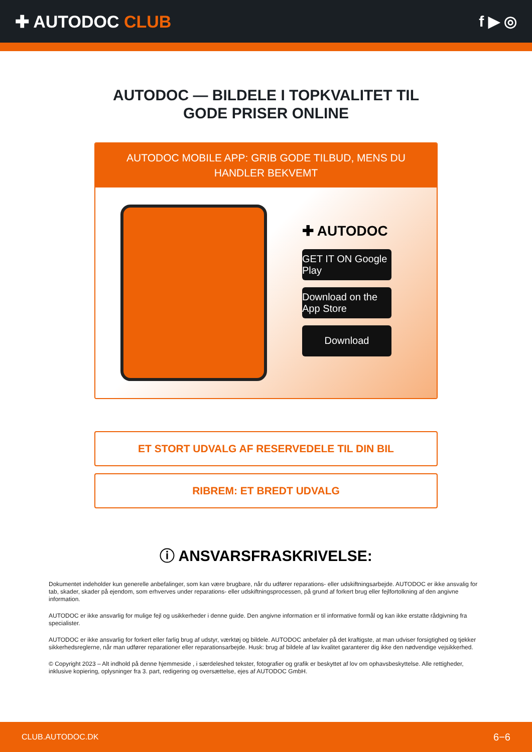✚ AUTODOC CLUB f ▶ ◎
AUTODOC — BILDELE I TOPKVALITET TIL GODE PRISER ONLINE
AUTODOC MOBILE APP: GRIB GODE TILBUD, MENS DU HANDLER BEKVEMT
✚ AUTODOC
GET IT ON Google Play
Download on the App Store
Download
ET STORT UDVALG AF RESERVEDELE TIL DIN BIL
RIBREM: ET BREDT UDVALG
ⓘ ANSVARSFRASKRIVELSE:
Dokumentet indeholder kun generelle anbefalinger, som kan være brugbare, når du udfører reparations- eller udskiftningsarbejde. AUTODOC er ikke ansvalig for tab, skader, skader på ejendom, som erhverves under reparations- eller udskiftningsprocessen, på grund af forkert brug eller fejlfortolkning af den angivne information.
AUTODOC er ikke ansvarlig for mulige fejl og usikkerheder i denne guide. Den angivne information er til informative formål og kan ikke erstatte rådgivning fra specialister.
AUTODOC er ikke ansvarlig for forkert eller farlig brug af udstyr, værktøj og bildele. AUTODOC anbefaler på det kraftigste, at man udviser forsigtighed og tjekker sikkerhedsreglerne, når man udfører reparationer eller reparationsarbejde. Husk: brug af bildele af lav kvalitet garanterer dig ikke den nødvendige vejsikkerhed.
© Copyright 2023 – Alt indhold på denne hjemmeside , i særdeleshed tekster, fotografier og grafik er beskyttet af lov om ophavsbeskyttelse. Alle rettigheder, inklusive kopiering, oplysninger fra 3. part, redigering og oversættelse, ejes af AUTODOC GmbH.
CLUB.AUTODOC.DK 6−6